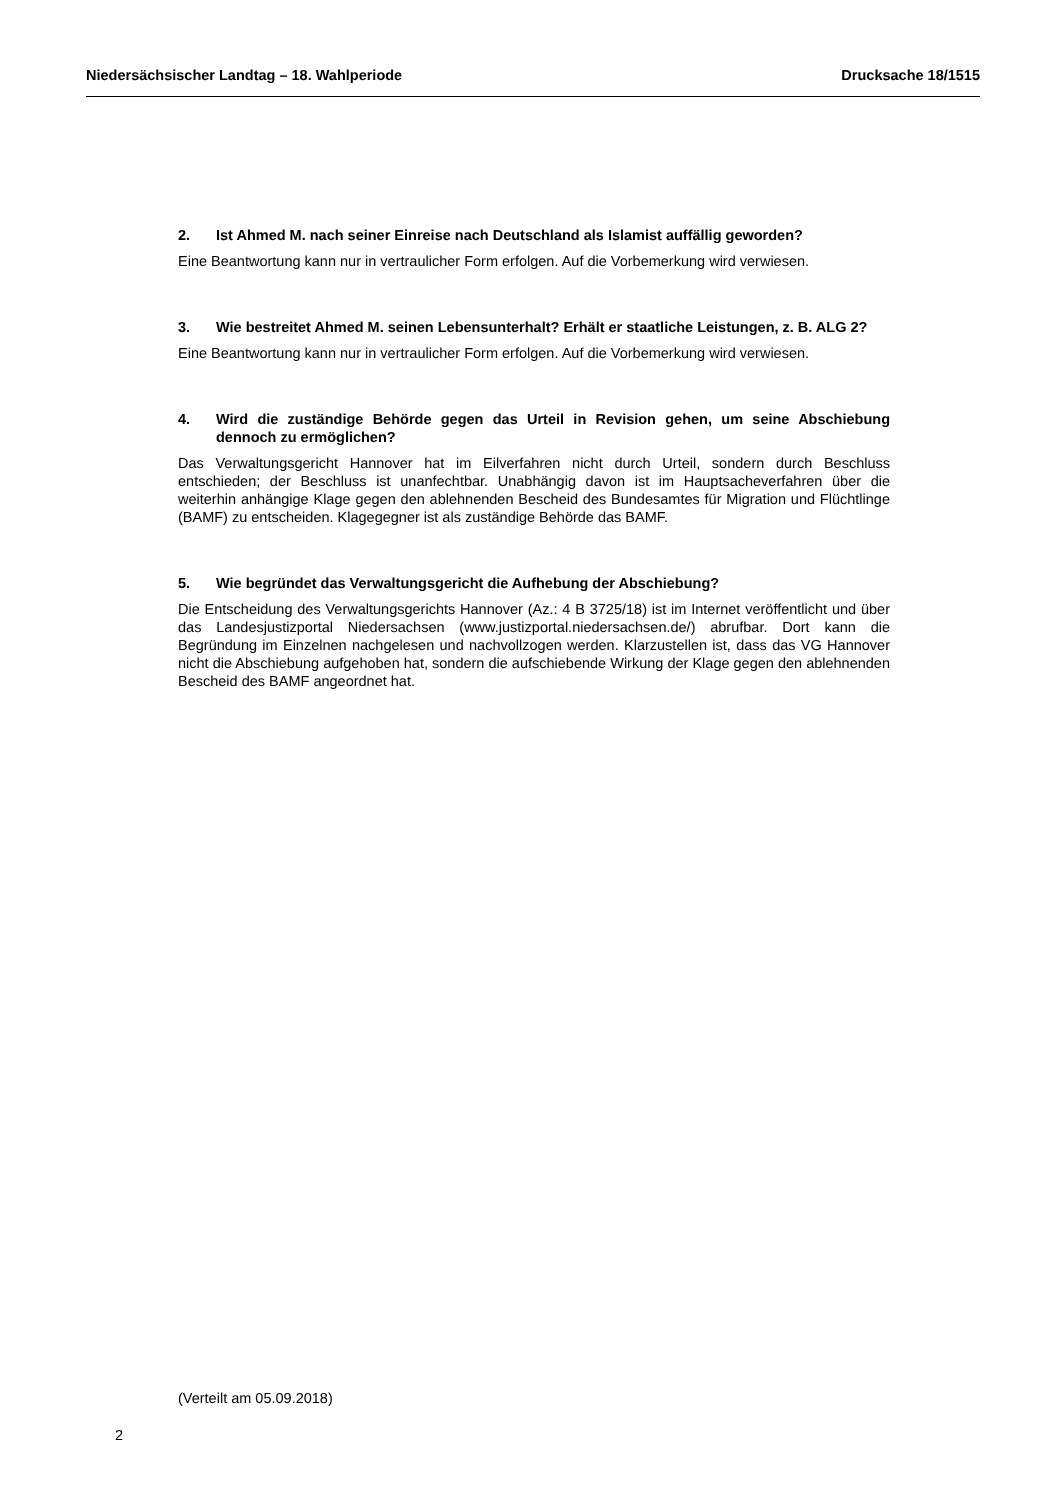Niedersächsischer Landtag – 18. Wahlperiode Drucksache 18/1515
2. Ist Ahmed M. nach seiner Einreise nach Deutschland als Islamist auffällig geworden?
Eine Beantwortung kann nur in vertraulicher Form erfolgen. Auf die Vorbemerkung wird verwiesen.
3. Wie bestreitet Ahmed M. seinen Lebensunterhalt? Erhält er staatliche Leistungen, z. B. ALG 2?
Eine Beantwortung kann nur in vertraulicher Form erfolgen. Auf die Vorbemerkung wird verwiesen.
4. Wird die zuständige Behörde gegen das Urteil in Revision gehen, um seine Abschiebung dennoch zu ermöglichen?
Das Verwaltungsgericht Hannover hat im Eilverfahren nicht durch Urteil, sondern durch Beschluss entschieden; der Beschluss ist unanfechtbar. Unabhängig davon ist im Hauptsacheverfahren über die weiterhin anhängige Klage gegen den ablehnenden Bescheid des Bundesamtes für Migration und Flüchtlinge (BAMF) zu entscheiden. Klagegegner ist als zuständige Behörde das BAMF.
5. Wie begründet das Verwaltungsgericht die Aufhebung der Abschiebung?
Die Entscheidung des Verwaltungsgerichts Hannover (Az.: 4 B 3725/18) ist im Internet veröffentlicht und über das Landesjustizportal Niedersachsen (www.justizportal.niedersachsen.de/) abrufbar. Dort kann die Begründung im Einzelnen nachgelesen und nachvollzogen werden. Klarzustellen ist, dass das VG Hannover nicht die Abschiebung aufgehoben hat, sondern die aufschiebende Wirkung der Klage gegen den ablehnenden Bescheid des BAMF angeordnet hat.
(Verteilt am 05.09.2018)
2